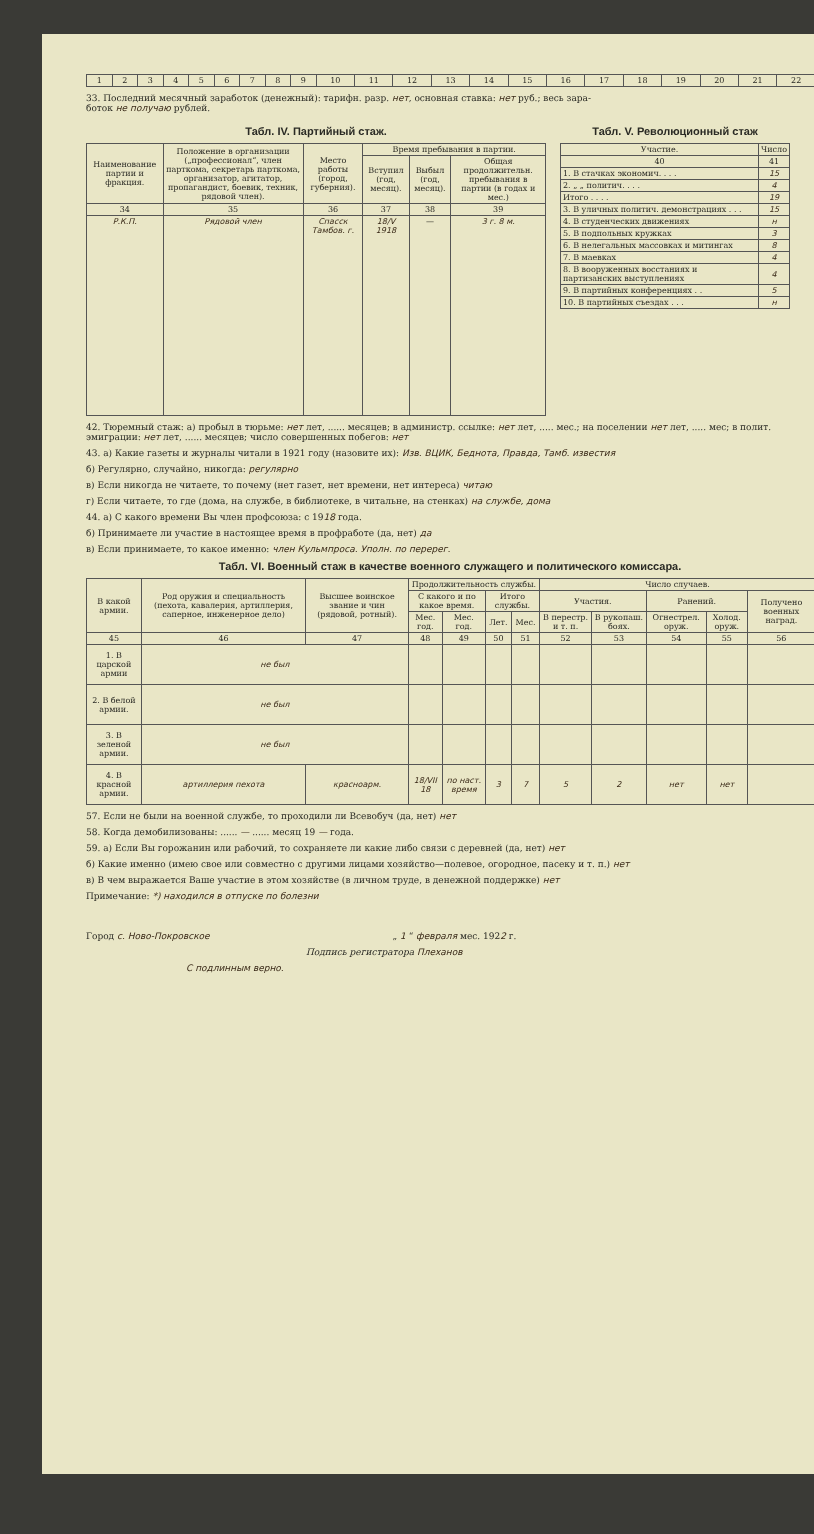| 1 | 2 | 3 | 4 | 5 | 6 | 7 | 8 | 9 | 10 | 11 | 12 | 13 | 14 | 15 | 16 | 17 | 18 | 19 | 20 | 21 | 22 |
33. Последний месячный заработок (денежный): тарифн. разр. нет, основная ставка: нет руб.; весь зара-
боток не получаю рублей.
Табл. IV. Партийный стаж.
| Наименование партии и фракция. | Положение в организации („профессионал“, член парткома, секретарь парткома, организатор, агитатор, пропагандист, боевик, техник, рядовой член). | Место работы (город, губерния). | Время пребывания в партии. | | |
| --- | --- | --- | --- | --- | --- |
| | | | Вступил (год, месяц). | Выбыл (год, месяц). | Общая продолжительн. пребывания в партии (в годах и мес.) |
| 34 | 35 | 36 | 37 | 38 | 39 |
| Р.К.П. | Рядовой член | Спасск Тамбов. г. | 18/V 1918 | — | 3 г. 8 м. |
Табл. V. Революционный стаж
| Участие. | Число |
| --- | --- |
| 40 | 41 |
| 1. В стачках экономич. . . . | 15 |
| 2. „ „ политич. . . . | 4 |
| Итого . . . . | 19 |
| 3. В уличных политич. демонстрациях . . . | 15 |
| 4. В студенческих движениях | н |
| 5. В подпольных кружках | 3 |
| 6. В нелегальных массовках и митингах | 8 |
| 7. В маевках | 4 |
| 8. В вооруженных восстаниях и партизанских выступлениях | 4 |
| 9. В партийных конференциях . . | 5 |
| 10. В партийных съездах . . . | н |
42. Тюремный стаж: а) пробыл в тюрьме: нет лет, ...... месяцев; в администр. ссылке: нет лет, ..... мес.; на поселении нет лет, ..... мес; в полит. эмиграции: нет лет, ...... месяцев; число совершенных побегов: нет
43. а) Какие газеты и журналы читали в 1921 году (назовите их): Изв. ВЦИК, Беднота, Правда, Тамб. известия
б) Регулярно, случайно, никогда: регулярно
в) Если никогда не читаете, то почему (нет газет, нет времени, нет интереса) читаю
г) Если читаете, то где (дома, на службе, в библиотеке, в читальне, на стенках) на службе, дома
44. а) С какого времени Вы член профсоюза: с 1918 года.
б) Принимаете ли участие в настоящее время в профработе (да, нет) да
в) Если принимаете, то какое именно: член Кульмпроса. Уполн. по перерег.
Табл. VI. Военный стаж в качестве военного служащего и политического комиссара.
| В какой армии. | Род оружия и специальность (пехота, кавалерия, артиллерия, саперное, инженерное дело) | Высшее воинское звание и чин (рядовой, ротный). | Продолжительность службы. | | | | Число случаев. | | | | |
| --- | --- | --- | --- | --- | --- | --- | --- | --- | --- | --- | --- |
| | | | С какого и по какое время. | | Итого службы. | | Участия. | | Ранений. | | Получено военных наград. |
| | | | Мес. год. | Мес. год. | Лет. | Мес. | В перестр. и т. п. | В рукопаш. боях. | Огнестрел. оруж. | Холод. оруж. | |
| 45 | 46 | 47 | 48 | 49 | 50 | 51 | 52 | 53 | 54 | 55 | 56 |
| 1. В царской армии | не был | | | | | | | | | | |
| 2. В белой армии. | не был | | | | | | | | | | |
| 3. В зеленой армии. | не был | | | | | | | | | | |
| 4. В красной армии. | артиллерия пехота | красноарм. | 18/VII 18 | по наст. время | 3 | 7 | 5 | 2 | нет | нет | |
57. Если не были на военной службе, то проходили ли Всевобуч (да, нет) нет
58. Когда демобилизованы: ...... — ...... месяц 19 — года.
59. а) Если Вы горожанин или рабочий, то сохраняете ли какие либо связи с деревней (да, нет) нет
б) Какие именно (имею свое или совместно с другими лицами хозяйство—полевое, огородное, пасеку и т. п.) нет
в) В чем выражается Ваше участие в этом хозяйстве (в личном труде, в денежной поддержке) нет
Примечание: *) находился в отпуске по болезни
Город с. Ново-Покровское „ 1 “ февраля мес. 1922 г.
Подпись регистратора Плеханов
С подлинным верно.